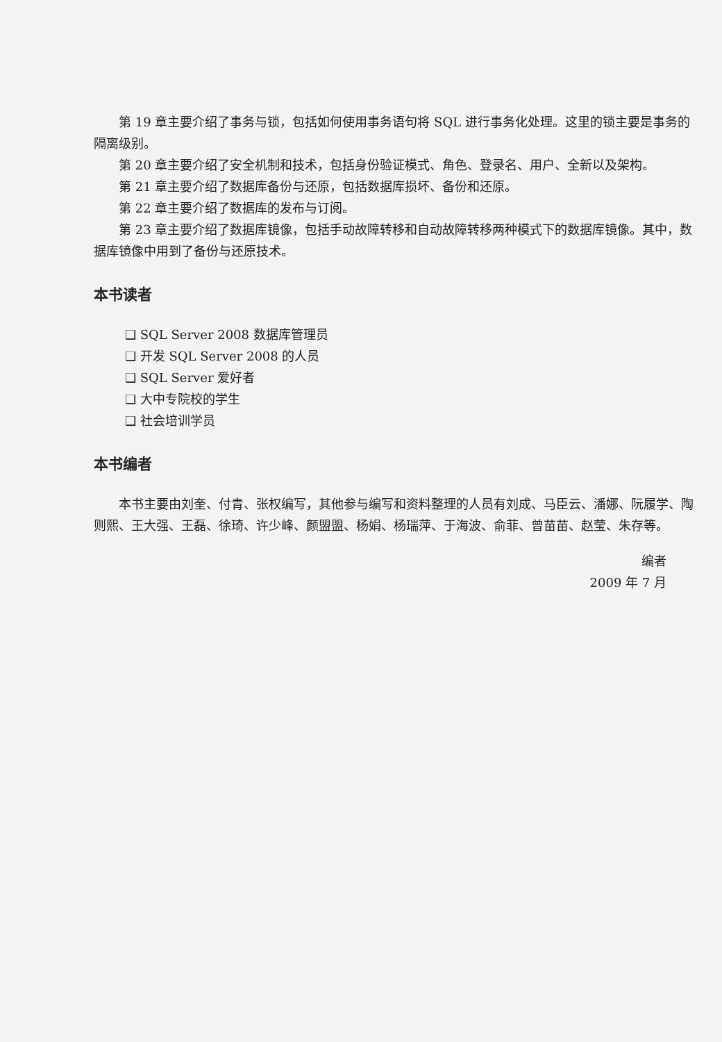第 19 章主要介绍了事务与锁，包括如何使用事务语句将 SQL 进行事务化处理。这里的锁主要是事务的隔离级别。
第 20 章主要介绍了安全机制和技术，包括身份验证模式、角色、登录名、用户、全新以及架构。
第 21 章主要介绍了数据库备份与还原，包括数据库损坏、备份和还原。
第 22 章主要介绍了数据库的发布与订阅。
第 23 章主要介绍了数据库镜像，包括手动故障转移和自动故障转移两种模式下的数据库镜像。其中，数据库镜像中用到了备份与还原技术。
本书读者
❑ SQL Server 2008 数据库管理员
❑ 开发 SQL Server 2008 的人员
❑ SQL Server 爱好者
❑ 大中专院校的学生
❑ 社会培训学员
本书编者
本书主要由刘奎、付青、张权编写，其他参与编写和资料整理的人员有刘成、马臣云、潘娜、阮履学、陶则熙、王大强、王磊、徐琦、许少峰、颜盟盟、杨娟、杨瑞萍、于海波、俞菲、曾苗苗、赵莹、朱存等。
编者
2009 年 7 月